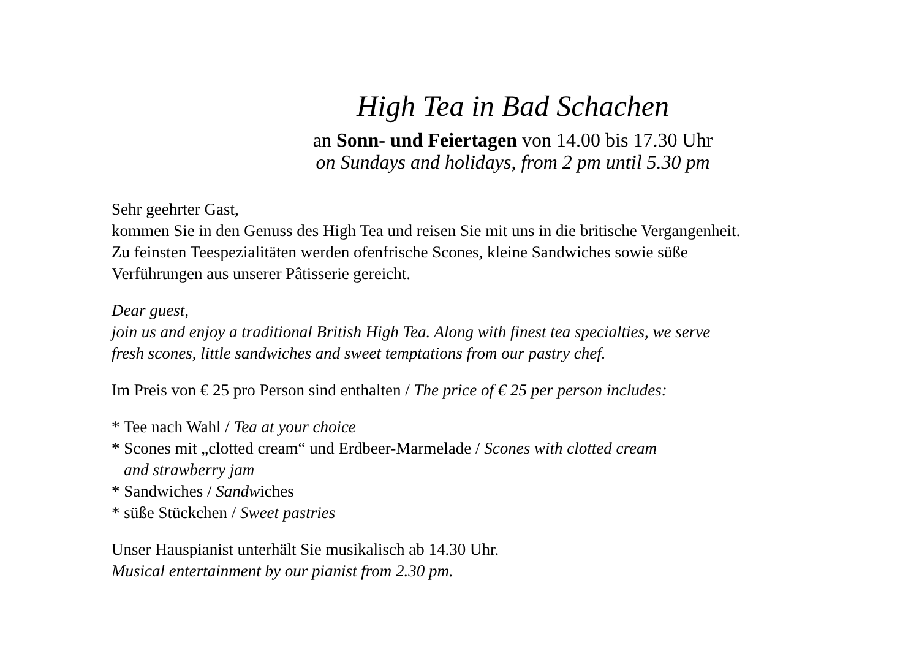High Tea in Bad Schachen
an Sonn- und Feiertagen von 14.00 bis 17.30 Uhr
on Sundays and holidays, from 2 pm until 5.30 pm
Sehr geehrter Gast,
kommen Sie in den Genuss des High Tea und reisen Sie mit uns in die britische Vergangenheit.
Zu feinsten Teespezialitäten werden ofenfrische Scones, kleine Sandwiches sowie süße
Verführungen aus unserer Pâtisserie gereicht.
Dear guest,
join us and enjoy a traditional British High Tea. Along with finest tea specialties, we serve
fresh scones, little sandwiches and sweet temptations from our pastry chef.
Im Preis von € 25 pro Person sind enthalten / The price of € 25 per person includes:
* Tee nach Wahl / Tea at your choice
* Scones mit „clotted cream“ und Erdbeer-Marmelade / Scones with clotted cream
and strawberry jam
* Sandwiches / Sandwiches
* süße Stückchen / Sweet pastries
Unser Hauspianist unterhält Sie musikalisch ab 14.30 Uhr.
Musical entertainment by our pianist from 2.30 pm.